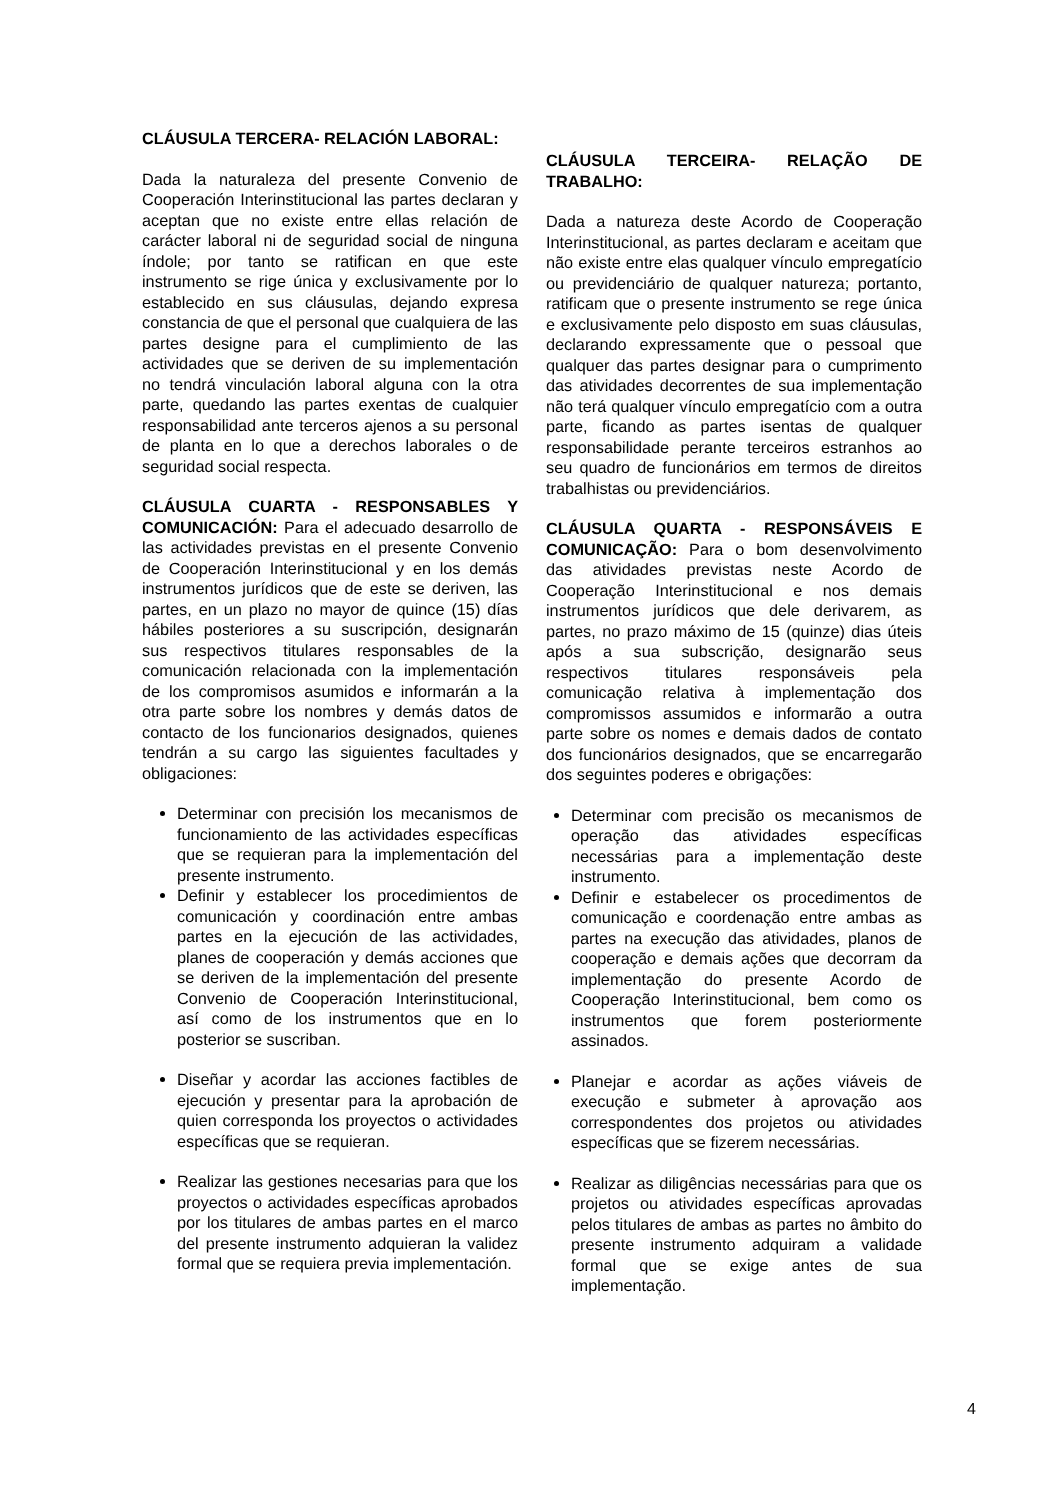CLÁUSULA TERCERA- RELACIÓN LABORAL:
Dada la naturaleza del presente Convenio de Cooperación Interinstitucional las partes declaran y aceptan que no existe entre ellas relación de carácter laboral ni de seguridad social de ninguna índole; por tanto se ratifican en que este instrumento se rige única y exclusivamente por lo establecido en sus cláusulas, dejando expresa constancia de que el personal que cualquiera de las partes designe para el cumplimiento de las actividades que se deriven de su implementación no tendrá vinculación laboral alguna con la otra parte, quedando las partes exentas de cualquier responsabilidad ante terceros ajenos a su personal de planta en lo que a derechos laborales o de seguridad social respecta.
CLÁUSULA CUARTA - RESPONSABLES Y COMUNICACIÓN: Para el adecuado desarrollo de las actividades previstas en el presente Convenio de Cooperación Interinstitucional y en los demás instrumentos jurídicos que de este se deriven, las partes, en un plazo no mayor de quince (15) días hábiles posteriores a su suscripción, designarán sus respectivos titulares responsables de la comunicación relacionada con la implementación de los compromisos asumidos e informarán a la otra parte sobre los nombres y demás datos de contacto de los funcionarios designados, quienes tendrán a su cargo las siguientes facultades y obligaciones:
Determinar con precisión los mecanismos de funcionamiento de las actividades específicas que se requieran para la implementación del presente instrumento.
Definir y establecer los procedimientos de comunicación y coordinación entre ambas partes en la ejecución de las actividades, planes de cooperación y demás acciones que se deriven de la implementación del presente Convenio de Cooperación Interinstitucional, así como de los instrumentos que en lo posterior se suscriban.
Diseñar y acordar las acciones factibles de ejecución y presentar para la aprobación de quien corresponda los proyectos o actividades específicas que se requieran.
Realizar las gestiones necesarias para que los proyectos o actividades específicas aprobados por los titulares de ambas partes en el marco del presente instrumento adquieran la validez formal que se requiera previa implementación.
CLÁUSULA TERCEIRA- RELAÇÃO DE TRABALHO:
Dada a natureza deste Acordo de Cooperação Interinstitucional, as partes declaram e aceitam que não existe entre elas qualquer vínculo empregatício ou previdenciário de qualquer natureza; portanto, ratificam que o presente instrumento se rege única e exclusivamente pelo disposto em suas cláusulas, declarando expressamente que o pessoal que qualquer das partes designar para o cumprimento das atividades decorrentes de sua implementação não terá qualquer vínculo empregatício com a outra parte, ficando as partes isentas de qualquer responsabilidade perante terceiros estranhos ao seu quadro de funcionários em termos de direitos trabalhistas ou previdenciários.
CLÁUSULA QUARTA - RESPONSÁVEIS E COMUNICAÇÃO: Para o bom desenvolvimento das atividades previstas neste Acordo de Cooperação Interinstitucional e nos demais instrumentos jurídicos que dele derivarem, as partes, no prazo máximo de 15 (quinze) dias úteis após a sua subscrição, designarão seus respectivos titulares responsáveis pela comunicação relativa à implementação dos compromissos assumidos e informarão a outra parte sobre os nomes e demais dados de contato dos funcionários designados, que se encarregarão dos seguintes poderes e obrigações:
Determinar com precisão os mecanismos de operação das atividades específicas necessárias para a implementação deste instrumento.
Definir e estabelecer os procedimentos de comunicação e coordenação entre ambas as partes na execução das atividades, planos de cooperação e demais ações que decorram da implementação do presente Acordo de Cooperação Interinstitucional, bem como os instrumentos que forem posteriormente assinados.
Planejar e acordar as ações viáveis de execução e submeter à aprovação aos correspondentes dos projetos ou atividades específicas que se fizerem necessárias.
Realizar as diligências necessárias para que os projetos ou atividades específicas aprovadas pelos titulares de ambas as partes no âmbito do presente instrumento adquiram a validade formal que se exige antes de sua implementação.
4